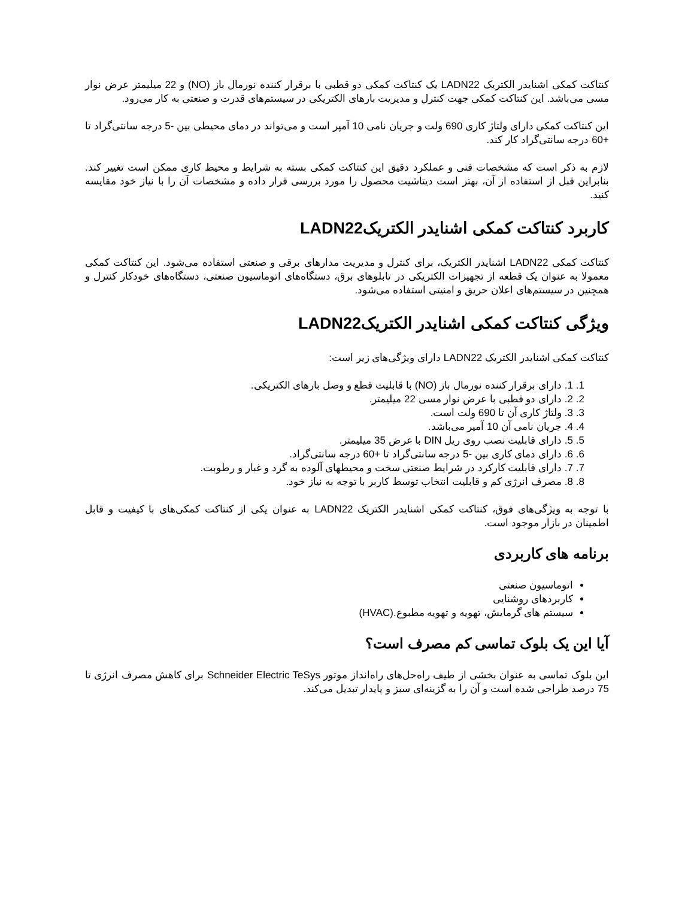کنتاکت کمکی اشنایدر الکتریک LADN22 یک کنتاکت کمکی دو قطبی با برقرار کننده نورمال باز (NO) و 22 میلیمتر عرض نوار مسی می‌باشد. این کنتاکت کمکی جهت کنترل و مدیریت بارهای الکتریکی در سیستم‌های قدرت و صنعتی به کار می‌رود.
این کنتاکت کمکی دارای ولتاژ کاری 690 ولت و جریان نامی 10 آمپر است و می‌تواند در دمای محیطی بین -5 درجه سانتی‌گراد تا +60 درجه سانتی‌گراد کار کند.
لازم به ذکر است که مشخصات فنی و عملکرد دقیق این کنتاکت کمکی بسته به شرایط و محیط کاری ممکن است تغییر کند. بنابراین قبل از استفاده از آن، بهتر است دیتاشیت محصول را مورد بررسی قرار داده و مشخصات آن را با نیاز خود مقایسه کنید.
کاربرد کنتاکت کمکی اشنایدر الکتریکLADN22
کنتاکت کمکی LADN22 اشنایدر الکتریک، برای کنترل و مدیریت مدارهای برقی و صنعتی استفاده می‌شود. این کنتاکت کمکی معمولا به عنوان یک قطعه از تجهیزات الکتریکی در تابلوهای برق، دستگاه‌های اتوماسیون صنعتی، دستگاه‌های خودکار کنترل و همچنین در سیستم‌های اعلان حریق و امنیتی استفاده می‌شود.
ویژگی کنتاکت کمکی اشنایدر الکتریکLADN22
کنتاکت کمکی اشنایدر الکتریک LADN22 دارای ویژگی‌های زیر است:
1. 1. دارای برقرار کننده نورمال باز (NO) با قابلیت قطع و وصل بارهای الکتریکی.
2. 2. دارای دو قطبی با عرض نوار مسی 22 میلیمتر.
3. 3. ولتاژ کاری آن تا 690 ولت است.
4. 4. جریان نامی آن 10 آمپر می‌باشد.
5. 5. دارای قابلیت نصب روی ریل DIN با عرض 35 میلیمتر.
6. 6. دارای دمای کاری بین -5 درجه سانتی‌گراد تا +60 درجه سانتی‌گراد.
7. 7. دارای قابلیت کارکرد در شرایط صنعتی سخت و محیطهای آلوده به گرد و غبار و رطوبت.
8. 8. مصرف انرژی کم و قابلیت انتخاب توسط کاربر با توجه به نیاز خود.
با توجه به ویژگی‌های فوق، کنتاکت کمکی اشنایدر الکتریک LADN22 به عنوان یکی از کنتاکت کمکی‌های با کیفیت و قابل اطمینان در بازار موجود است.
برنامه های کاربردی
اتوماسیون صنعتی
کاربردهای روشنایی
سیستم های گرمایش، تهویه و تهویه مطبوع.(HVAC)
آیا این یک بلوک تماسی کم مصرف است؟
این بلوک تماسی به عنوان بخشی از طیف راه‌حل‌های راه‌انداز موتور Schneider Electric TeSys برای کاهش مصرف انرژی تا 75 درصد طراحی شده است و آن را به گزینه‌ای سبز و پایدار تبدیل می‌کند.